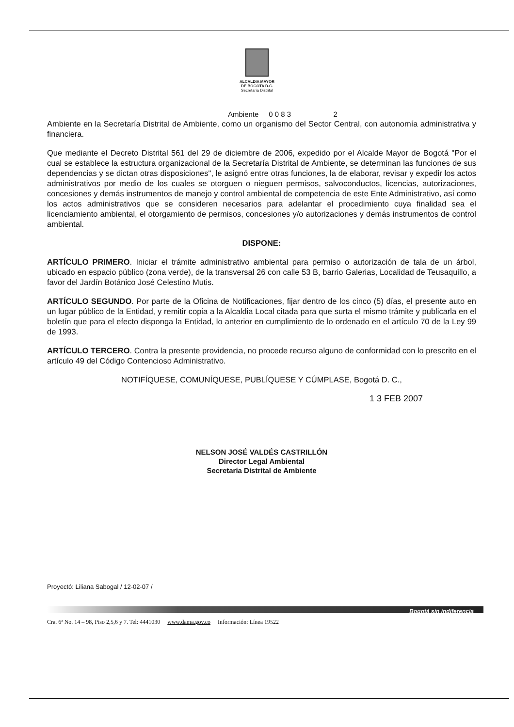ALCALDIA MAYOR
DE BOGOTA D.C.
Secretaría Distrital
Ambiente 0 0 8 3 2
Ambiente en la Secretaría Distrital de Ambiente, como un organismo del Sector Central, con autonomía administrativa y financiera.
Que mediante el Decreto Distrital 561 del 29 de diciembre de 2006, expedido por el Alcalde Mayor de Bogotá "Por el cual se establece la estructura organizacional de la Secretaría Distrital de Ambiente, se determinan las funciones de sus dependencias y se dictan otras disposiciones", le asignó entre otras funciones, la de elaborar, revisar y expedir los actos administrativos por medio de los cuales se otorguen o nieguen permisos, salvoconductos, licencias, autorizaciones, concesiones y demás instrumentos de manejo y control ambiental de competencia de este Ente Administrativo, así como los actos administrativos que se consideren necesarios para adelantar el procedimiento cuya finalidad sea el licenciamiento ambiental, el otorgamiento de permisos, concesiones y/o autorizaciones y demás instrumentos de control ambiental.
DISPONE:
ARTÍCULO PRIMERO. Iniciar el trámite administrativo ambiental para permiso o autorización de tala de un árbol, ubicado en espacio público (zona verde), de la transversal 26 con calle 53 B, barrio Galerias, Localidad de Teusaquillo, a favor del Jardín Botánico José Celestino Mutis.
ARTÍCULO SEGUNDO. Por parte de la Oficina de Notificaciones, fijar dentro de los cinco (5) días, el presente auto en un lugar público de la Entidad, y remitir copia a la Alcaldia Local citada para que surta el mismo trámite y publicarla en el boletín que para el efecto disponga la Entidad, lo anterior en cumplimiento de lo ordenado en el artículo 70 de la Ley 99 de 1993.
ARTÍCULO TERCERO. Contra la presente providencia, no procede recurso alguno de conformidad con lo prescrito en el artículo 49 del Código Contencioso Administrativo.
NOTIFÍQUESE, COMUNÍQUESE, PUBLÍQUESE Y CÚMPLASE, Bogotá D. C.,
1 3 FEB 2007
NELSON JOSÉ VALDÉS CASTRILLÓN
Director Legal Ambiental
Secretaría Distrital de Ambiente
Proyectó: Liliana Sabogal / 12-02-07 /
Bogotá sin indiferencia
Cra. 6ª No. 14 – 98, Piso 2,5,6 y 7. Tel: 4441030 www.dama.gov.co Información: Línea 19522